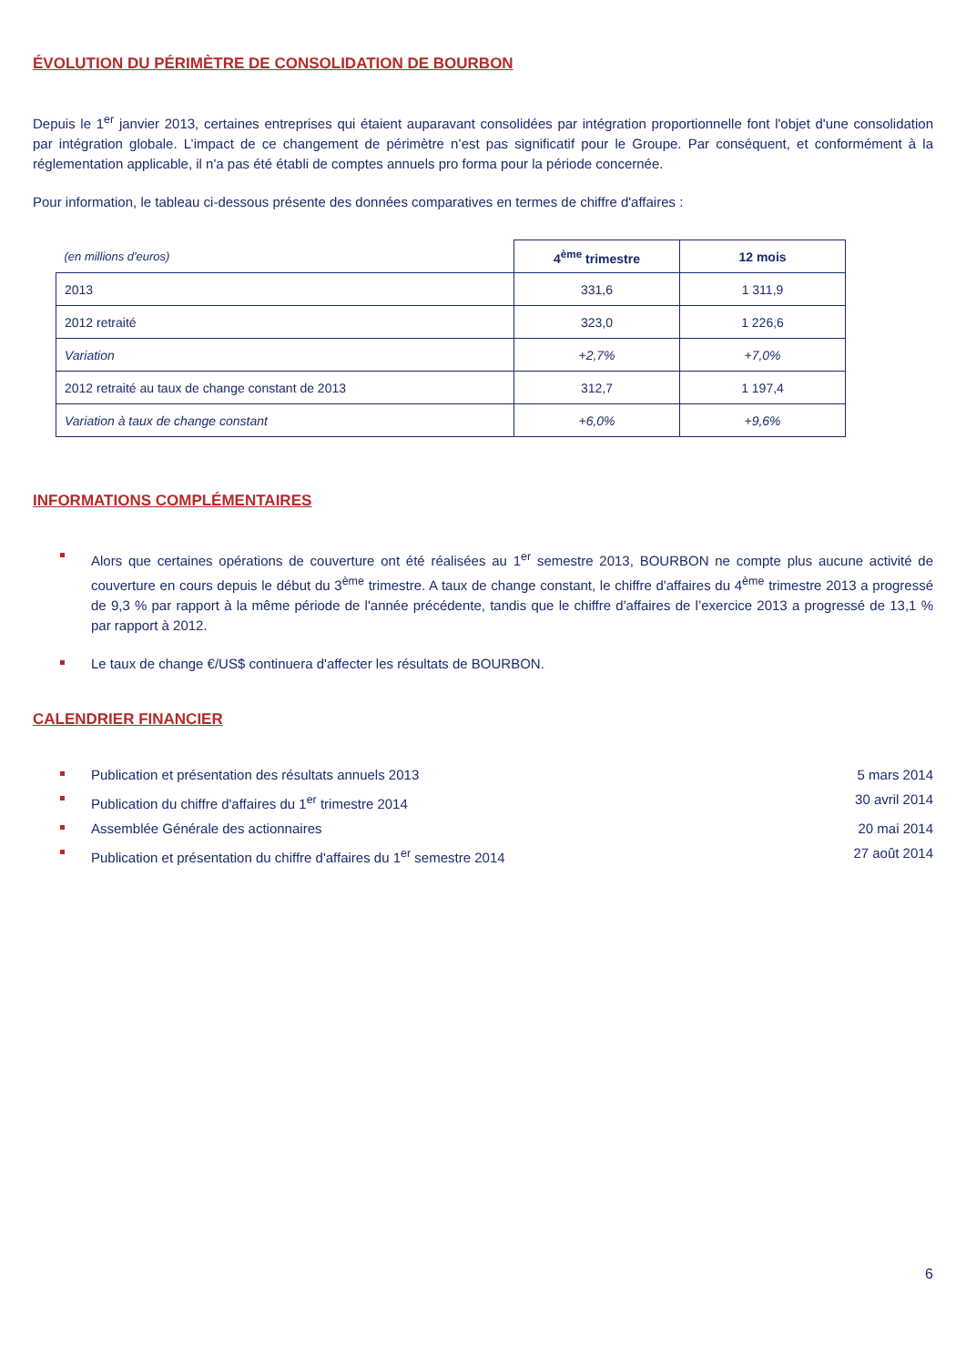ÉVOLUTION DU PÉRIMÈTRE DE CONSOLIDATION DE BOURBON
Depuis le 1<sup>er</sup> janvier 2013, certaines entreprises qui étaient auparavant consolidées par intégration proportionnelle font l'objet d'une consolidation par intégration globale. L’impact de ce changement de périmètre n’est pas significatif pour le Groupe. Par conséquent, et conformément à la réglementation applicable, il n'a pas été établi de comptes annuels pro forma pour la période concernée.
Pour information, le tableau ci-dessous présente des données comparatives en termes de chiffre d'affaires :
| (en millions d'euros) | 4<sup>ème</sup> trimestre | 12 mois |
| --- | --- | --- |
| 2013 | 331,6 | 1 311,9 |
| 2012 retraité | 323,0 | 1 226,6 |
| Variation | +2,7% | +7,0% |
| 2012 retraité au taux de change constant de 2013 | 312,7 | 1 197,4 |
| Variation à taux de change constant | +6,0% | +9,6% |
INFORMATIONS COMPLÉMENTAIRES
Alors que certaines opérations de couverture ont été réalisées au 1<sup>er</sup> semestre 2013, BOURBON ne compte plus aucune activité de couverture en cours depuis le début du 3<sup>ème</sup> trimestre. A taux de change constant, le chiffre d'affaires du 4<sup>ème</sup> trimestre 2013 a progressé de 9,3 % par rapport à la même période de l'année précédente, tandis que le chiffre d'affaires de l’exercice 2013 a progressé de 13,1 % par rapport à 2012.
Le taux de change €/US$ continuera d'affecter les résultats de BOURBON.
CALENDRIER FINANCIER
Publication et présentation des résultats annuels 2013 5 mars 2014
Publication du chiffre d'affaires du 1<sup>er</sup> trimestre 2014 30 avril 2014
Assemblée Générale des actionnaires 20 mai 2014
Publication et présentation du chiffre d'affaires du 1<sup>er</sup> semestre 2014 27 août 2014
6